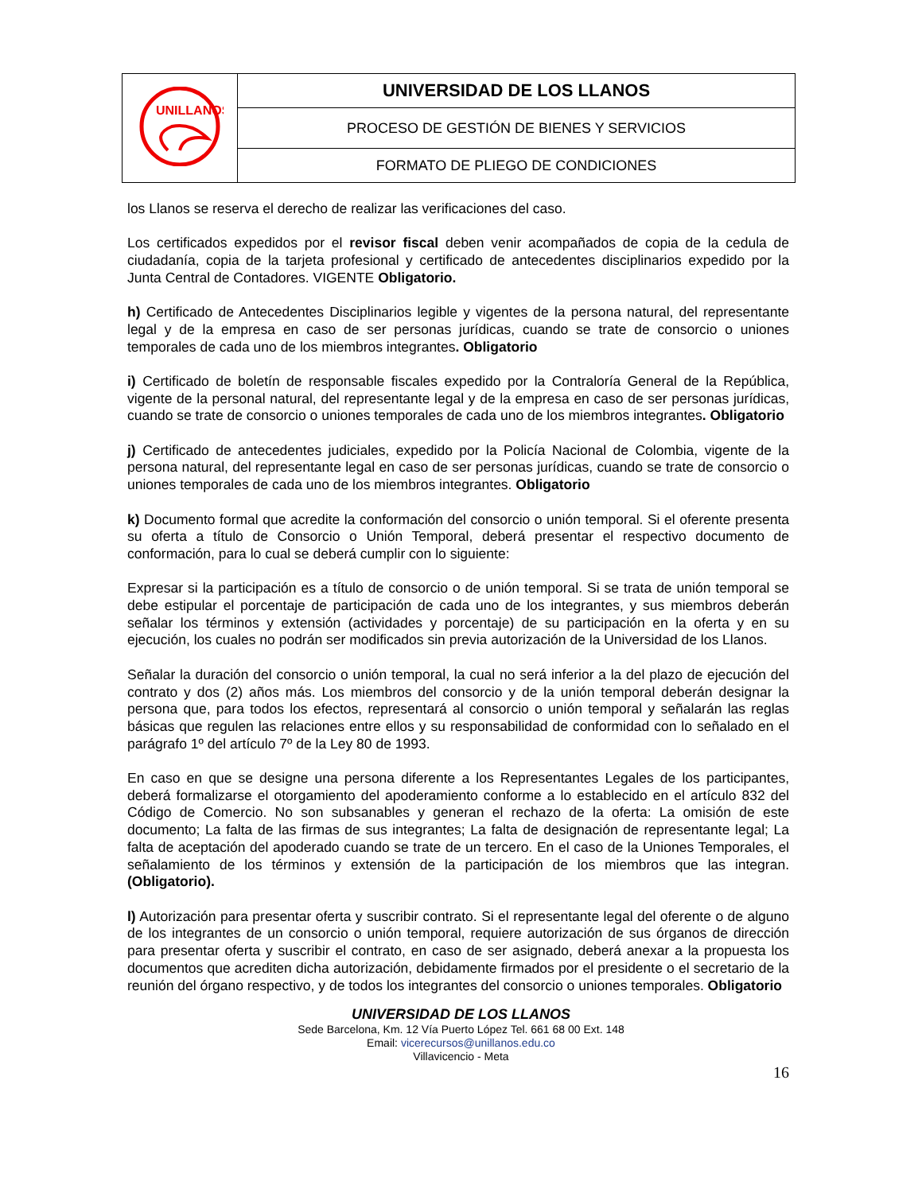| UNILLANOS | UNIVERSIDAD DE LOS LLANOS |
| | PROCESO DE GESTIÓN DE BIENES Y SERVICIOS |
| | FORMATO DE PLIEGO DE CONDICIONES |
los Llanos se reserva el derecho de realizar las verificaciones del caso.
Los certificados expedidos por el revisor fiscal deben venir acompañados de copia de la cedula de ciudadanía, copia de la tarjeta profesional y certificado de antecedentes disciplinarios expedido por la Junta Central de Contadores. VIGENTE Obligatorio.
h) Certificado de Antecedentes Disciplinarios legible y vigentes de la persona natural, del representante legal y de la empresa en caso de ser personas jurídicas, cuando se trate de consorcio o uniones temporales de cada uno de los miembros integrantes. Obligatorio
i) Certificado de boletín de responsable fiscales expedido por la Contraloría General de la República, vigente de la personal natural, del representante legal y de la empresa en caso de ser personas jurídicas, cuando se trate de consorcio o uniones temporales de cada uno de los miembros integrantes. Obligatorio
j) Certificado de antecedentes judiciales, expedido por la Policía Nacional de Colombia, vigente de la persona natural, del representante legal en caso de ser personas jurídicas, cuando se trate de consorcio o uniones temporales de cada uno de los miembros integrantes. Obligatorio
k) Documento formal que acredite la conformación del consorcio o unión temporal. Si el oferente presenta su oferta a título de Consorcio o Unión Temporal, deberá presentar el respectivo documento de conformación, para lo cual se deberá cumplir con lo siguiente:
Expresar si la participación es a título de consorcio o de unión temporal. Si se trata de unión temporal se debe estipular el porcentaje de participación de cada uno de los integrantes, y sus miembros deberán señalar los términos y extensión (actividades y porcentaje) de su participación en la oferta y en su ejecución, los cuales no podrán ser modificados sin previa autorización de la Universidad de los Llanos.
Señalar la duración del consorcio o unión temporal, la cual no será inferior a la del plazo de ejecución del contrato y dos (2) años más. Los miembros del consorcio y de la unión temporal deberán designar la persona que, para todos los efectos, representará al consorcio o unión temporal y señalarán las reglas básicas que regulen las relaciones entre ellos y su responsabilidad de conformidad con lo señalado en el parágrafo 1º del artículo 7º de la Ley 80 de 1993.
En caso en que se designe una persona diferente a los Representantes Legales de los participantes, deberá formalizarse el otorgamiento del apoderamiento conforme a lo establecido en el artículo 832 del Código de Comercio. No son subsanables y generan el rechazo de la oferta: La omisión de este documento; La falta de las firmas de sus integrantes; La falta de designación de representante legal; La falta de aceptación del apoderado cuando se trate de un tercero. En el caso de la Uniones Temporales, el señalamiento de los términos y extensión de la participación de los miembros que las integran. (Obligatorio).
l) Autorización para presentar oferta y suscribir contrato. Si el representante legal del oferente o de alguno de los integrantes de un consorcio o unión temporal, requiere autorización de sus órganos de dirección para presentar oferta y suscribir el contrato, en caso de ser asignado, deberá anexar a la propuesta los documentos que acrediten dicha autorización, debidamente firmados por el presidente o el secretario de la reunión del órgano respectivo, y de todos los integrantes del consorcio o uniones temporales. Obligatorio
UNIVERSIDAD DE LOS LLANOS
Sede Barcelona, Km. 12 Vía Puerto López Tel. 661 68 00 Ext. 148
Email: vicerecursos@unillanos.edu.co
Villavicencio - Meta
16